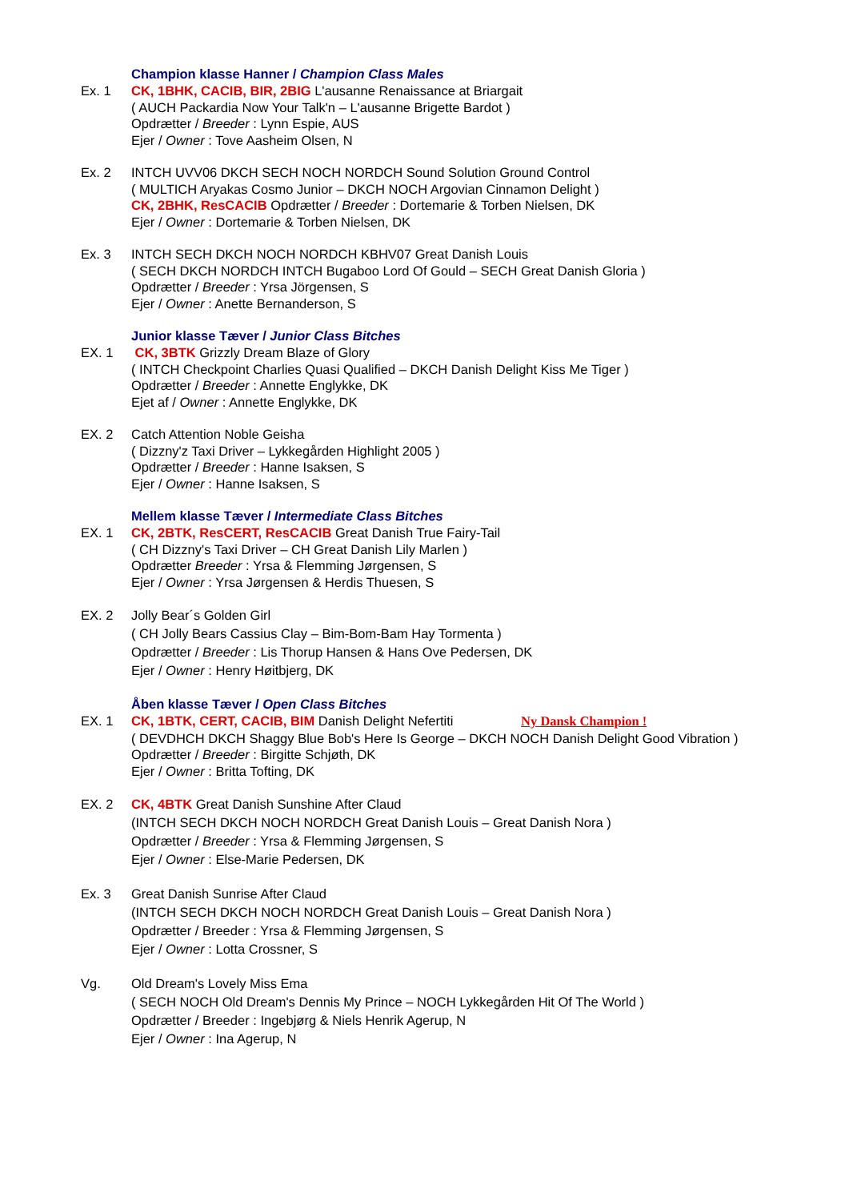Champion klasse Hanner / Champion Class Males
Ex. 1 CK, 1BHK, CACIB, BIR, 2BIG L'ausanne Renaissance at Briargait
( AUCH Packardia Now Your Talk'n – L'ausanne Brigette Bardot )
Opdrætter / Breeder : Lynn Espie, AUS
Ejer / Owner : Tove Aasheim Olsen, N
Ex. 2 INTCH UVV06 DKCH SECH NOCH NORDCH Sound Solution Ground Control
( MULTICH Aryakas Cosmo Junior – DKCH NOCH Argovian Cinnamon Delight )
CK, 2BHK, ResCACIB Opdrætter / Breeder : Dortemarie & Torben Nielsen, DK
Ejer / Owner : Dortemarie & Torben Nielsen, DK
Ex. 3 INTCH SECH DKCH NOCH NORDCH KBHV07 Great Danish Louis
( SECH DKCH NORDCH INTCH Bugaboo Lord Of Gould – SECH Great Danish Gloria )
Opdrætter / Breeder : Yrsa Jörgensen, S
Ejer / Owner : Anette Bernanderson, S
Junior klasse Tæver / Junior Class Bitches
EX. 1 CK, 3BTK Grizzly Dream Blaze of Glory
( INTCH Checkpoint Charlies Quasi Qualified – DKCH Danish Delight Kiss Me Tiger )
Opdrætter / Breeder : Annette Englykke, DK
Ejet af / Owner : Annette Englykke, DK
EX. 2 Catch Attention Noble Geisha
( Dizzny'z Taxi Driver – Lykkegården Highlight 2005 )
Opdrætter / Breeder : Hanne Isaksen, S
Ejer / Owner : Hanne Isaksen, S
Mellem klasse Tæver / Intermediate Class Bitches
EX. 1 CK, 2BTK, ResCERT, ResCACIB Great Danish True Fairy-Tail
( CH Dizzny's Taxi Driver – CH Great Danish Lily Marlen )
Opdrætter Breeder : Yrsa & Flemming Jørgensen, S
Ejer / Owner : Yrsa Jørgensen & Herdis Thuesen, S
EX. 2 Jolly Bear´s Golden Girl
( CH Jolly Bears Cassius Clay – Bim-Bom-Bam Hay Tormenta )
Opdrætter / Breeder : Lis Thorup Hansen & Hans Ove Pedersen, DK
Ejer / Owner : Henry Høitbjerg, DK
Åben klasse Tæver / Open Class Bitches
EX. 1 CK, 1BTK, CERT, CACIB, BIM Danish Delight Nefertiti Ny Dansk Champion !
( DEVDHCH DKCH Shaggy Blue Bob's Here Is George – DKCH NOCH Danish Delight Good Vibration )
Opdrætter / Breeder : Birgitte Schjøth, DK
Ejer / Owner : Britta Tofting, DK
EX. 2 CK, 4BTK Great Danish Sunshine After Claud
(INTCH SECH DKCH NOCH NORDCH Great Danish Louis – Great Danish Nora )
Opdrætter / Breeder : Yrsa & Flemming Jørgensen, S
Ejer / Owner : Else-Marie Pedersen, DK
Ex. 3 Great Danish Sunrise After Claud
(INTCH SECH DKCH NOCH NORDCH Great Danish Louis – Great Danish Nora )
Opdrætter / Breeder : Yrsa & Flemming Jørgensen, S
Ejer / Owner : Lotta Crossner, S
Vg. Old Dream's Lovely Miss Ema
( SECH NOCH Old Dream's Dennis My Prince – NOCH Lykkegården Hit Of The World )
Opdrætter / Breeder : Ingebjørg & Niels Henrik Agerup, N
Ejer / Owner : Ina Agerup, N